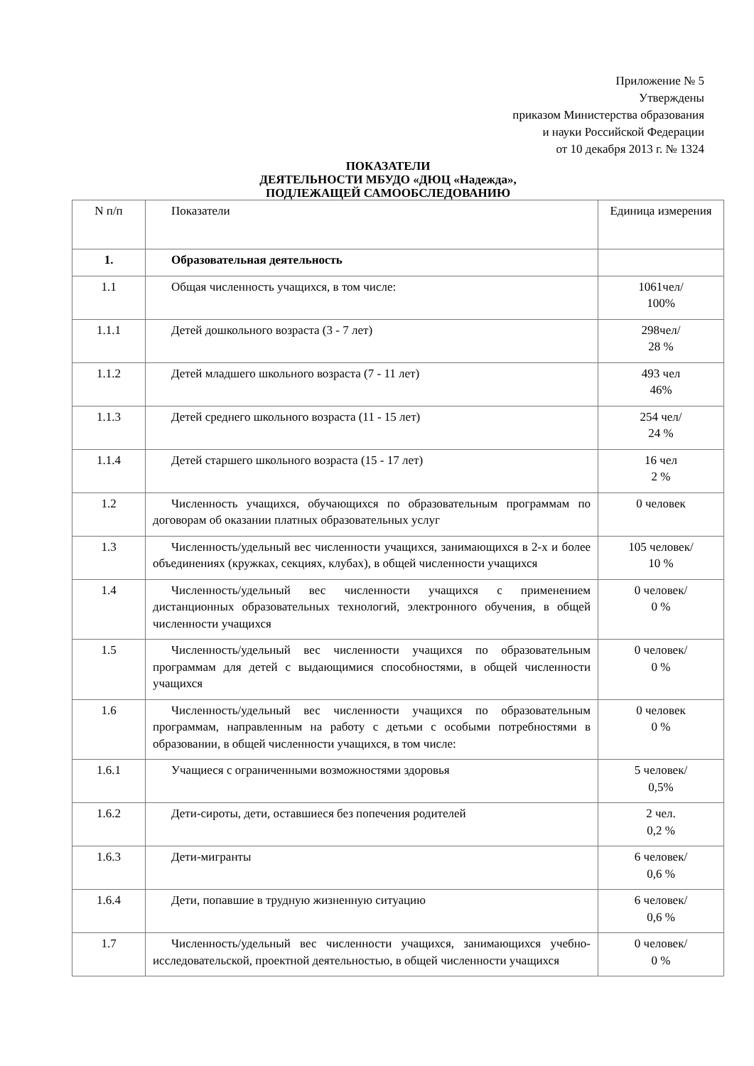Приложение № 5
Утверждены
приказом Министерства образования
и науки Российской Федерации
от 10 декабря 2013 г. № 1324
ПОКАЗАТЕЛИ
ДЕЯТЕЛЬНОСТИ МБУДО «ДЮЦ «Надежда»,
ПОДЛЕЖАЩЕЙ САМООБСЛЕДОВАНИЮ
| N п/п | Показатели | Единица измерения |
| 1. | Образовательная деятельность | |
| 1.1 | Общая численность учащихся, в том числе: | 1061чел/ 100% |
| 1.1.1 | Детей дошкольного возраста (3 - 7 лет) | 298чел/ 28 % |
| 1.1.2 | Детей младшего школьного возраста (7 - 11 лет) | 493 чел 46% |
| 1.1.3 | Детей среднего школьного возраста (11 - 15 лет) | 254 чел/ 24 % |
| 1.1.4 | Детей старшего школьного возраста (15 - 17 лет) | 16 чел 2 % |
| 1.2 | Численность учащихся, обучающихся по образовательным программам по договорам об оказании платных образовательных услуг | 0 человек |
| 1.3 | Численность/удельный вес численности учащихся, занимающихся в 2-х и более объединениях (кружках, секциях, клубах), в общей численности учащихся | 105 человек/ 10 % |
| 1.4 | Численность/удельный вес численности учащихся с применением дистанционных образовательных технологий, электронного обучения, в общей численности учащихся | 0 человек/ 0 % |
| 1.5 | Численность/удельный вес численности учащихся по образовательным программам для детей с выдающимися способностями, в общей численности учащихся | 0 человек/ 0 % |
| 1.6 | Численность/удельный вес численности учащихся по образовательным программам, направленным на работу с детьми с особыми потребностями в образовании, в общей численности учащихся, в том числе: | 0 человек 0 % |
| 1.6.1 | Учащиеся с ограниченными возможностями здоровья | 5 человек/ 0,5% |
| 1.6.2 | Дети-сироты, дети, оставшиеся без попечения родителей | 2 чел. 0,2 % |
| 1.6.3 | Дети-мигранты | 6 человек/ 0,6 % |
| 1.6.4 | Дети, попавшие в трудную жизненную ситуацию | 6 человек/ 0,6 % |
| 1.7 | Численность/удельный вес численности учащихся, занимающихся учебно-исследовательской, проектной деятельностью, в общей численности учащихся | 0 человек/ 0 % |